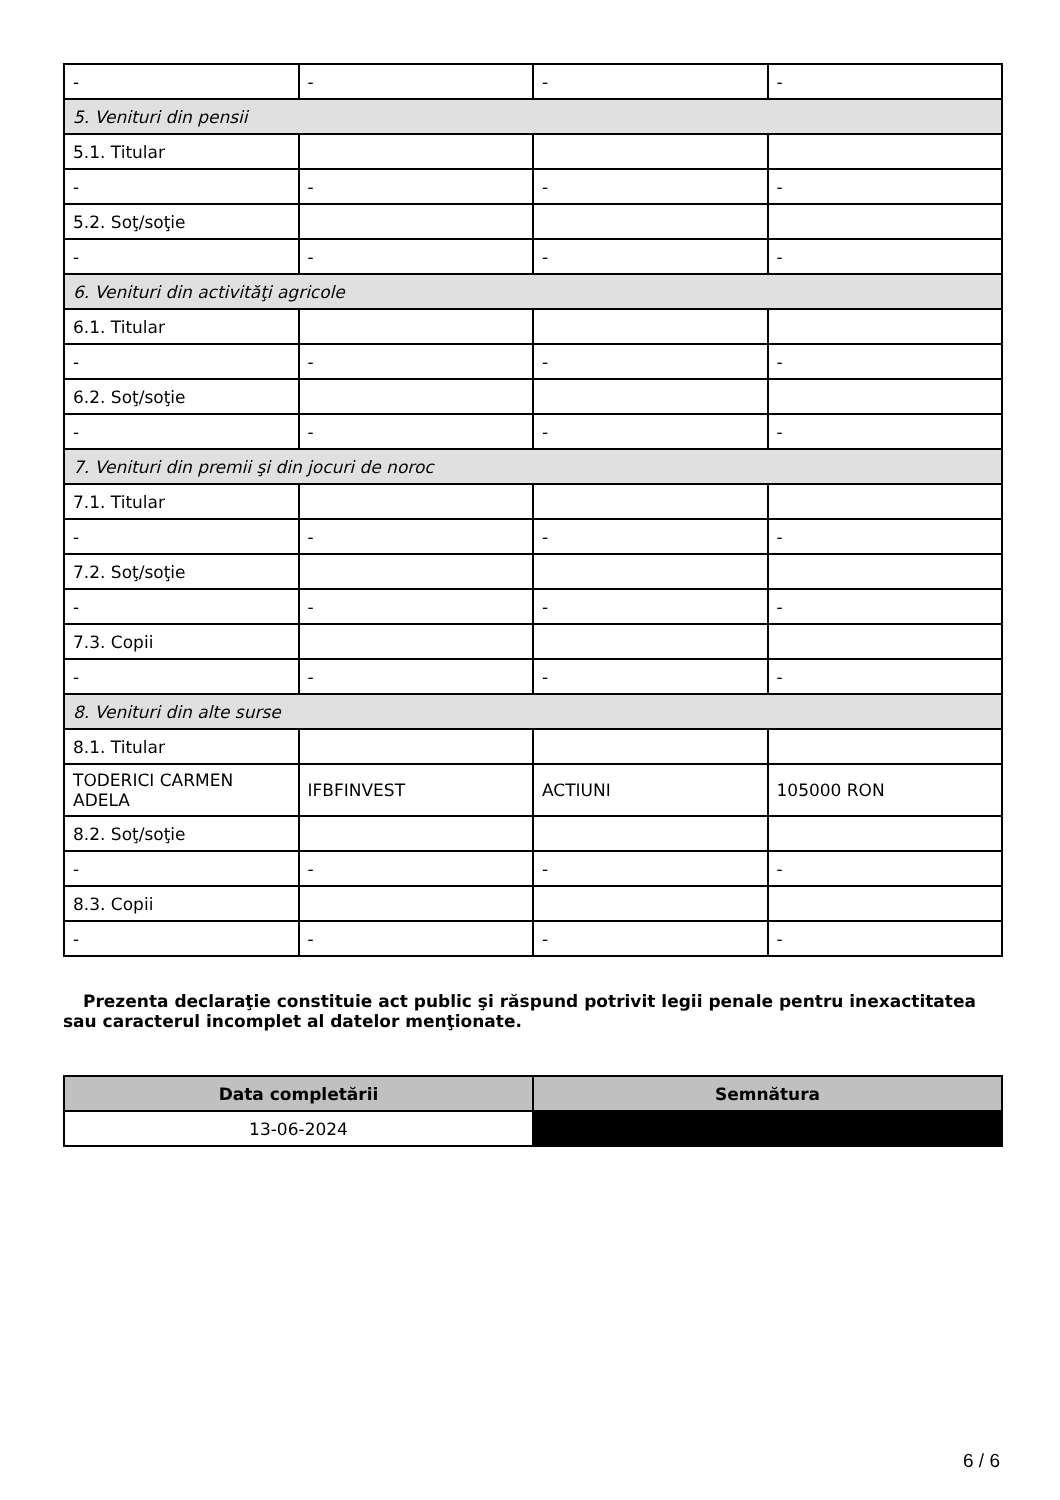| - | - | - | - |
| 5. Venituri din pensii | | | |
| 5.1. Titular | | | |
| - | - | - | - |
| 5.2. Soţ/soţie | | | |
| - | - | - | - |
| 6. Venituri din activităţi agricole | | | |
| 6.1. Titular | | | |
| - | - | - | - |
| 6.2. Soţ/soţie | | | |
| - | - | - | - |
| 7. Venituri din premii şi din jocuri de noroc | | | |
| 7.1. Titular | | | |
| - | - | - | - |
| 7.2. Soţ/soţie | | | |
| - | - | - | - |
| 7.3. Copii | | | |
| - | - | - | - |
| 8. Venituri din alte surse | | | |
| 8.1. Titular | | | |
| TODERICI CARMEN ADELA | IFBFINVEST | ACTIUNI | 105000 RON |
| 8.2. Soţ/soţie | | | |
| - | - | - | - |
| 8.3. Copii | | | |
| - | - | - | - |
Prezenta declaraţie constituie act public şi răspund potrivit legii penale pentru inexactitatea sau caracterul incomplet al datelor menţionate.
| Data completării | Semnătura |
| --- | --- |
| 13-06-2024 | |
6 / 6